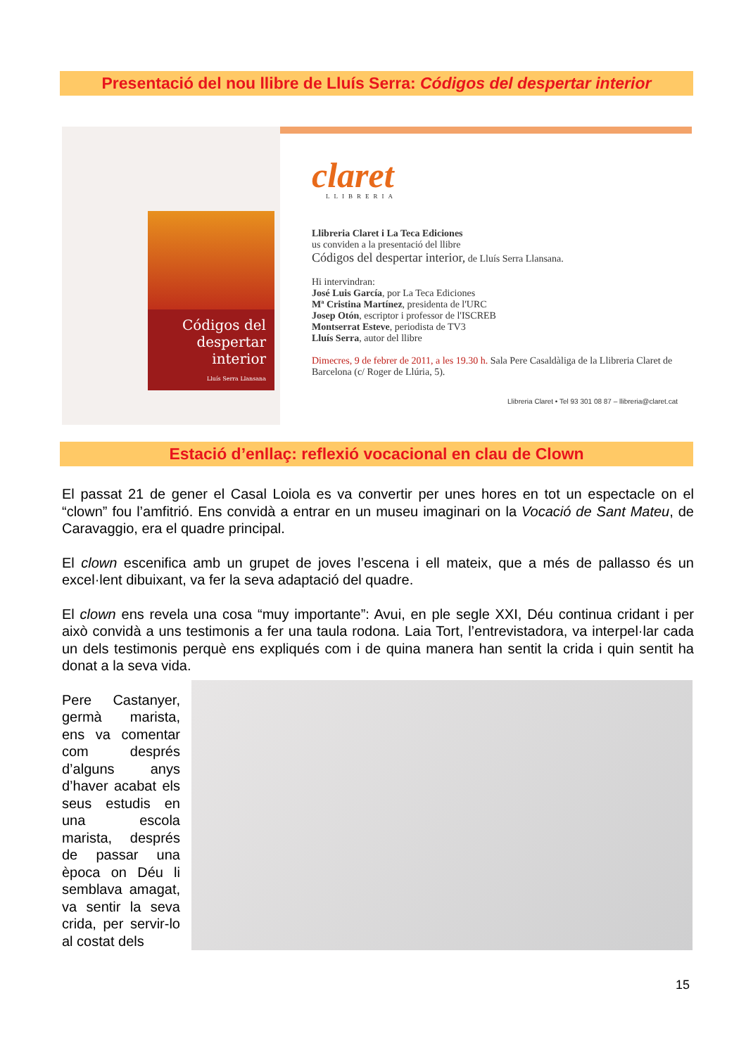Presentació del nou llibre de Lluís Serra: Códigos del despertar interior
Códigos del despertar interior
Lluís Serra Llansana
claret
LLIBRERIA
Llibreria Claret i La Teca Ediciones
us conviden a la presentació del llibre
Códigos del despertar interior, de Lluís Serra Llansana.
Hi intervindran:
José Luis García, por La Teca Ediciones
Mª Cristina Martínez, presidenta de l'URC
Josep Otón, escriptor i professor de l'ISCREB
Montserrat Esteve, periodista de TV3
Lluís Serra, autor del llibre
Dimecres, 9 de febrer de 2011, a les 19.30 h. Sala Pere Casaldàliga de la Llibreria Claret de Barcelona (c/ Roger de Llúria, 5).
Llibreria Claret • Tel 93 301 08 87 – llibreria@claret.cat
Estació d’enllaç: reflexió vocacional en clau de Clown
El passat 21 de gener el Casal Loiola es va convertir per unes hores en tot un espectacle on el “clown” fou l’amfitrió. Ens convidà a entrar en un museu imaginari on la Vocació de Sant Mateu, de Caravaggio, era el quadre principal.
El clown escenifica amb un grupet de joves l’escena i ell mateix, que a més de pallasso és un excel·lent dibuixant, va fer la seva adaptació del quadre.
El clown ens revela una cosa “muy importante”: Avui, en ple segle XXI, Déu continua cridant i per això convidà a uns testimonis a fer una taula rodona. Laia Tort, l’entrevistadora, va interpel·lar cada un dels testimonis perquè ens expliqués com i de quina manera han sentit la crida i quin sentit ha donat a la seva vida.
Pere Castanyer, germà marista, ens va comentar com després d’alguns anys d’haver acabat els seus estudis en una escola marista, després de passar una època on Déu li semblava amagat, va sentir la seva crida, per servir-lo al costat dels
15